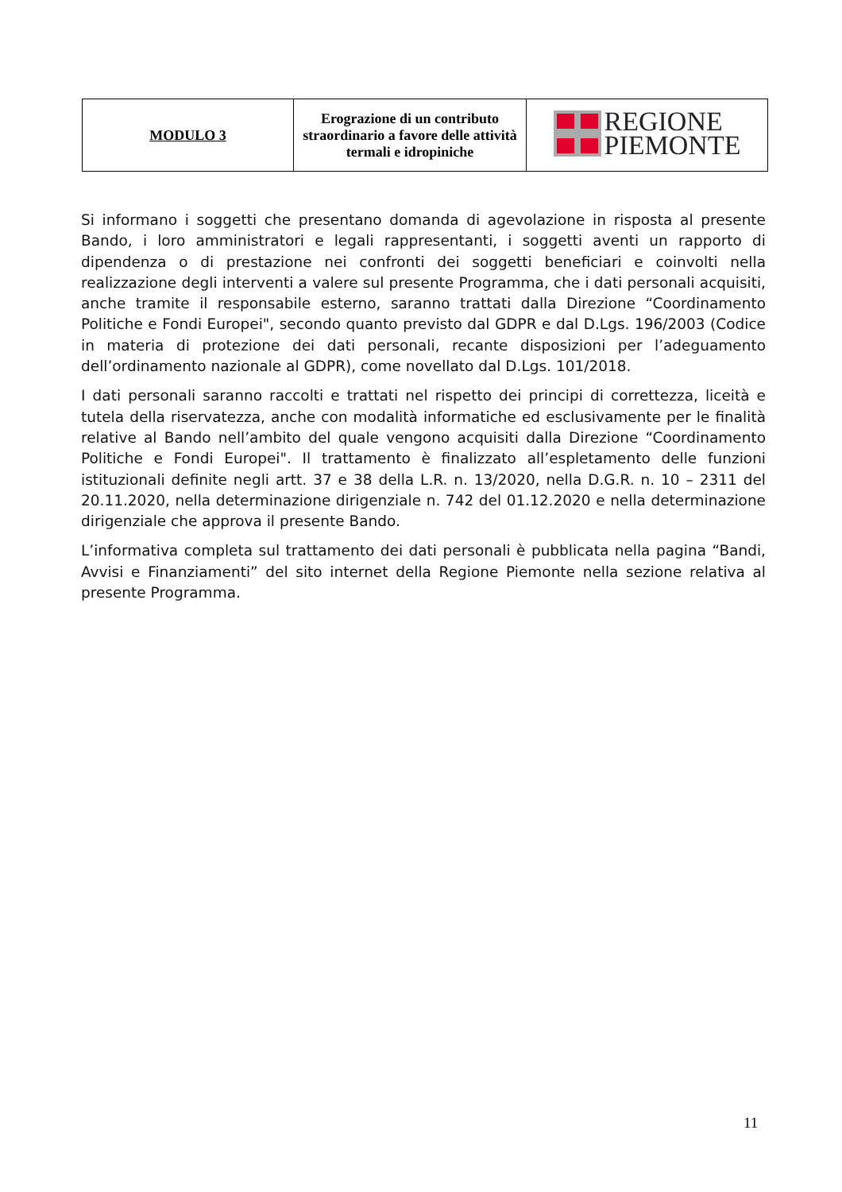| MODULO 3 | Erograzione di un contributo straordinario a favore delle attività termali e idropiniche | REGIONE PIEMONTE |
Si informano i soggetti che presentano domanda di agevolazione in risposta al presente Bando, i loro amministratori e legali rappresentanti, i soggetti aventi un rapporto di dipendenza o di prestazione nei confronti dei soggetti beneficiari e coinvolti nella realizzazione degli interventi a valere sul presente Programma, che i dati personali acquisiti, anche tramite il responsabile esterno, saranno trattati dalla Direzione “Coordinamento Politiche e Fondi Europei", secondo quanto previsto dal GDPR e dal D.Lgs. 196/2003 (Codice in materia di protezione dei dati personali, recante disposizioni per l’adeguamento dell’ordinamento nazionale al GDPR), come novellato dal D.Lgs. 101/2018.
I dati personali saranno raccolti e trattati nel rispetto dei principi di correttezza, liceità e tutela della riservatezza, anche con modalità informatiche ed esclusivamente per le finalità relative al Bando nell’ambito del quale vengono acquisiti dalla Direzione “Coordinamento Politiche e Fondi Europei". Il trattamento è finalizzato all’espletamento delle funzioni istituzionali definite negli artt. 37 e 38 della L.R. n. 13/2020, nella D.G.R. n. 10 – 2311 del 20.11.2020, nella determinazione dirigenziale n. 742 del 01.12.2020 e nella determinazione dirigenziale che approva il presente Bando.
L’informativa completa sul trattamento dei dati personali è pubblicata nella pagina “Bandi, Avvisi e Finanziamenti” del sito internet della Regione Piemonte nella sezione relativa al presente Programma.
11